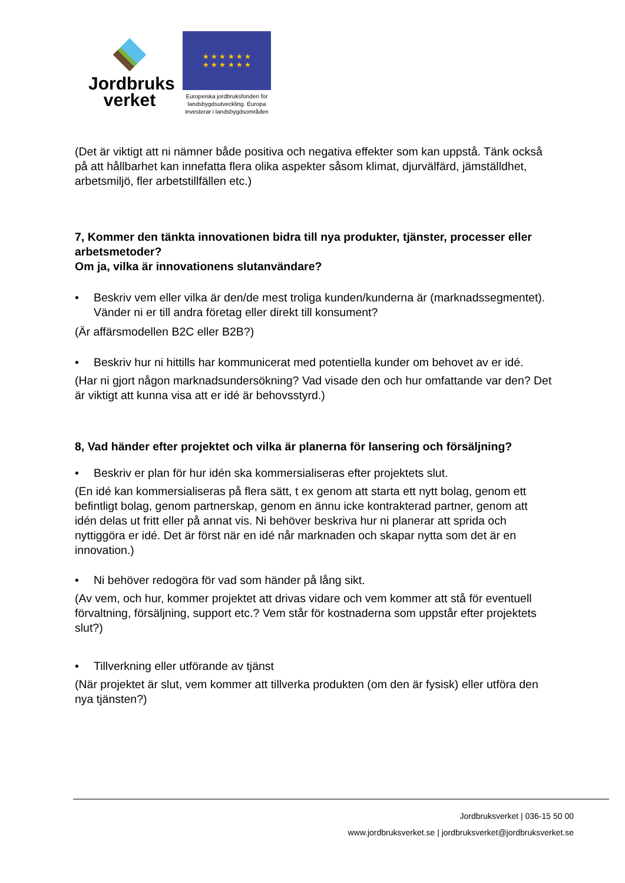Jordbruks
verket
★ ★ ★ ★ ★ ★
★ ★ ★ ★ ★ ★
Europeiska jordbruksfonden för landsbygdsutveckling. Europa investerar i landsbygdsområden
(Det är viktigt att ni nämner både positiva och negativa effekter som kan uppstå. Tänk också på att hållbarhet kan innefatta flera olika aspekter såsom klimat, djurvälfärd, jämställdhet, arbetsmiljö, fler arbetstillfällen etc.)
7, Kommer den tänkta innovationen bidra till nya produkter, tjänster, processer eller arbetsmetoder?
Om ja, vilka är innovationens slutanvändare?
• Beskriv vem eller vilka är den/de mest troliga kunden/kunderna är (marknadssegmentet). Vänder ni er till andra företag eller direkt till konsument?
(Är affärsmodellen B2C eller B2B?)
• Beskriv hur ni hittills har kommunicerat med potentiella kunder om behovet av er idé.
(Har ni gjort någon marknadsundersökning? Vad visade den och hur omfattande var den? Det är viktigt att kunna visa att er idé är behovsstyrd.)
8, Vad händer efter projektet och vilka är planerna för lansering och försäljning?
• Beskriv er plan för hur idén ska kommersialiseras efter projektets slut.
(En idé kan kommersialiseras på flera sätt, t ex genom att starta ett nytt bolag, genom ett befintligt bolag, genom partnerskap, genom en ännu icke kontrakterad partner, genom att idén delas ut fritt eller på annat vis. Ni behöver beskriva hur ni planerar att sprida och nyttiggöra er idé. Det är först när en idé når marknaden och skapar nytta som det är en innovation.)
• Ni behöver redogöra för vad som händer på lång sikt.
(Av vem, och hur, kommer projektet att drivas vidare och vem kommer att stå för eventuell förvaltning, försäljning, support etc.? Vem står för kostnaderna som uppstår efter projektets slut?)
• Tillverkning eller utförande av tjänst
(När projektet är slut, vem kommer att tillverka produkten (om den är fysisk) eller utföra den nya tjänsten?)
Jordbruksverket | 036-15 50 00
www.jordbruksverket.se | jordbruksverket@jordbruksverket.se